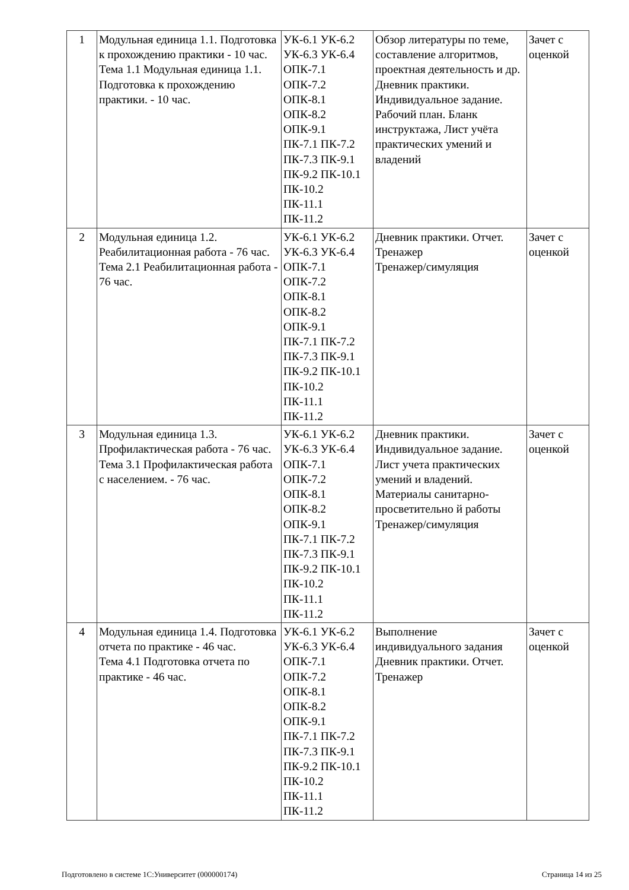| 1 | Модульная единица 1.1. Подготовка к прохождению практики - 10 час. Тема 1.1 Модульная единица 1.1. Подготовка к прохождению практики. - 10 час. | УК-6.1 УК-6.2 УК-6.3 УК-6.4 ОПК-7.1 ОПК-7.2 ОПК-8.1 ОПК-8.2 ОПК-9.1 ПК-7.1 ПК-7.2 ПК-7.3 ПК-9.1 ПК-9.2 ПК-10.1 ПК-10.2 ПК-11.1 ПК-11.2 | Обзор литературы по теме, составление алгоритмов, проектная деятельность и др. Дневник практики. Индивидуальное задание. Рабочий план. Бланк инструктажа, Лист учёта практических умений и владений | Зачет с оценкой |
| 2 | Модульная единица 1.2. Реабилитационная работа - 76 час. Тема 2.1 Реабилитационная работа - 76 час. | УК-6.1 УК-6.2 УК-6.3 УК-6.4 ОПК-7.1 ОПК-7.2 ОПК-8.1 ОПК-8.2 ОПК-9.1 ПК-7.1 ПК-7.2 ПК-7.3 ПК-9.1 ПК-9.2 ПК-10.1 ПК-10.2 ПК-11.1 ПК-11.2 | Дневник практики. Отчет. Тренажер Тренажер/симуляция | Зачет с оценкой |
| 3 | Модульная единица 1.3. Профилактическая работа - 76 час. Тема 3.1 Профилактическая работа с населением. - 76 час. | УК-6.1 УК-6.2 УК-6.3 УК-6.4 ОПК-7.1 ОПК-7.2 ОПК-8.1 ОПК-8.2 ОПК-9.1 ПК-7.1 ПК-7.2 ПК-7.3 ПК-9.1 ПК-9.2 ПК-10.1 ПК-10.2 ПК-11.1 ПК-11.2 | Дневник практики. Индивидуальное задание. Лист учета практических умений и владений. Материалы санитарно-просветительно й работы Тренажер/симуляция | Зачет с оценкой |
| 4 | Модульная единица 1.4. Подготовка отчета по практике - 46 час. Тема 4.1 Подготовка отчета по практике - 46 час. | УК-6.1 УК-6.2 УК-6.3 УК-6.4 ОПК-7.1 ОПК-7.2 ОПК-8.1 ОПК-8.2 ОПК-9.1 ПК-7.1 ПК-7.2 ПК-7.3 ПК-9.1 ПК-9.2 ПК-10.1 ПК-10.2 ПК-11.1 ПК-11.2 | Выполнение индивидуального задания Дневник практики. Отчет. Тренажер | Зачет с оценкой |
Подготовлено в системе 1С:Университет (000000174) Страница 14 из 25